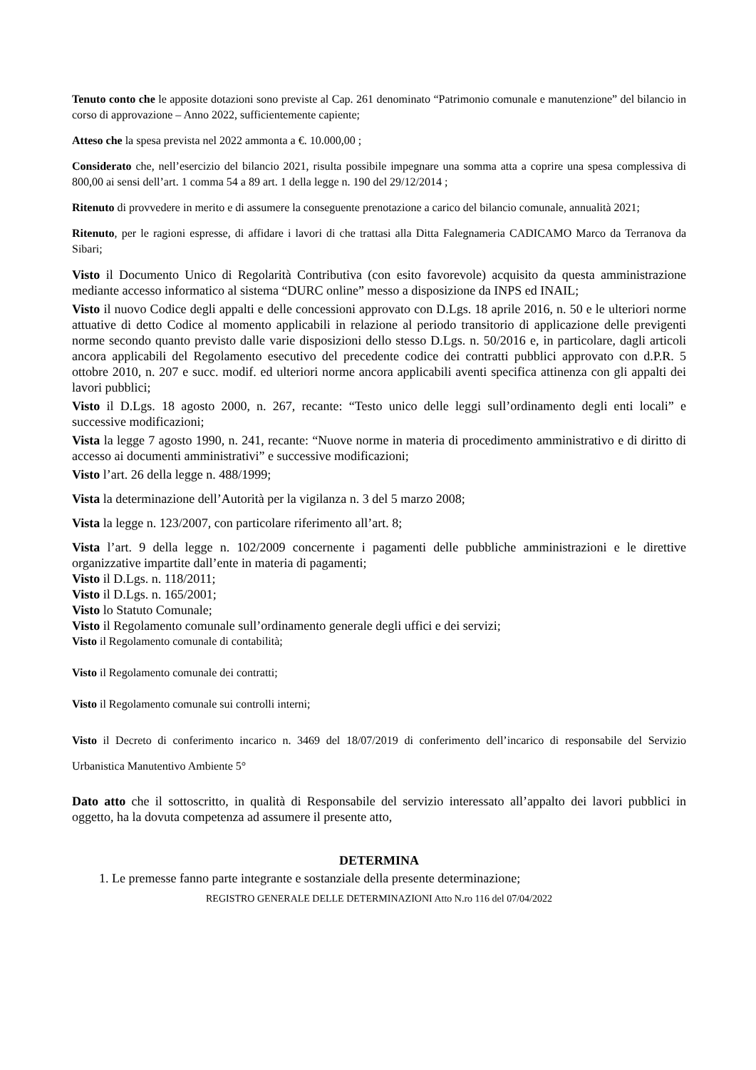Tenuto conto che le apposite dotazioni sono previste al Cap. 261 denominato “Patrimonio comunale e manutenzione” del bilancio in corso di approvazione – Anno 2022, sufficientemente capiente;
Atteso che la spesa prevista nel 2022 ammonta a €. 10.000,00 ;
Considerato che, nell’esercizio del bilancio 2021, risulta possibile impegnare una somma atta a coprire una spesa complessiva di 800,00 ai sensi dell’art. 1 comma 54 a 89 art. 1 della legge n. 190 del 29/12/2014 ;
Ritenuto di provvedere in merito e di assumere la conseguente prenotazione a carico del bilancio comunale, annualità 2021;
Ritenuto, per le ragioni espresse, di affidare i lavori di che trattasi alla Ditta Falegnameria CADICAMO Marco da Terranova da Sibari;
Visto il Documento Unico di Regolarità Contributiva (con esito favorevole) acquisito da questa amministrazione mediante accesso informatico al sistema “DURC online” messo a disposizione da INPS ed INAIL;
Visto il nuovo Codice degli appalti e delle concessioni approvato con D.Lgs. 18 aprile 2016, n. 50 e le ulteriori norme attuative di detto Codice al momento applicabili in relazione al periodo transitorio di applicazione delle previgenti norme secondo quanto previsto dalle varie disposizioni dello stesso D.Lgs. n. 50/2016 e, in particolare, dagli articoli ancora applicabili del Regolamento esecutivo del precedente codice dei contratti pubblici approvato con d.P.R. 5 ottobre 2010, n. 207 e succ. modif. ed ulteriori norme ancora applicabili aventi specifica attinenza con gli appalti dei lavori pubblici;
Visto il D.Lgs. 18 agosto 2000, n. 267, recante: “Testo unico delle leggi sull’ordinamento degli enti locali” e successive modificazioni;
Vista la legge 7 agosto 1990, n. 241, recante: “Nuove norme in materia di procedimento amministrativo e di diritto di accesso ai documenti amministrativi” e successive modificazioni;
Visto l’art. 26 della legge n. 488/1999;
Vista la determinazione dell’Autorità per la vigilanza n. 3 del 5 marzo 2008;
Vista la legge n. 123/2007, con particolare riferimento all’art. 8;
Vista l’art. 9 della legge n. 102/2009 concernente i pagamenti delle pubbliche amministrazioni e le direttive organizzative impartite dall’ente in materia di pagamenti;
Visto il D.Lgs. n. 118/2011;
Visto il D.Lgs. n. 165/2001;
Visto lo Statuto Comunale;
Visto il Regolamento comunale sull’ordinamento generale degli uffici e dei servizi;
Visto il Regolamento comunale di contabilità;
Visto il Regolamento comunale dei contratti;
Visto il Regolamento comunale sui controlli interni;
Visto il Decreto di conferimento incarico n. 3469 del 18/07/2019 di conferimento dell’incarico di responsabile del Servizio Urbanistica Manutentivo Ambiente 5°
Dato atto che il sottoscritto, in qualità di Responsabile del servizio interessato all’appalto dei lavori pubblici in oggetto, ha la dovuta competenza ad assumere il presente atto,
DETERMINA
1. Le premesse fanno parte integrante e sostanziale della presente determinazione;
REGISTRO GENERALE DELLE DETERMINAZIONI Atto N.ro 116 del 07/04/2022